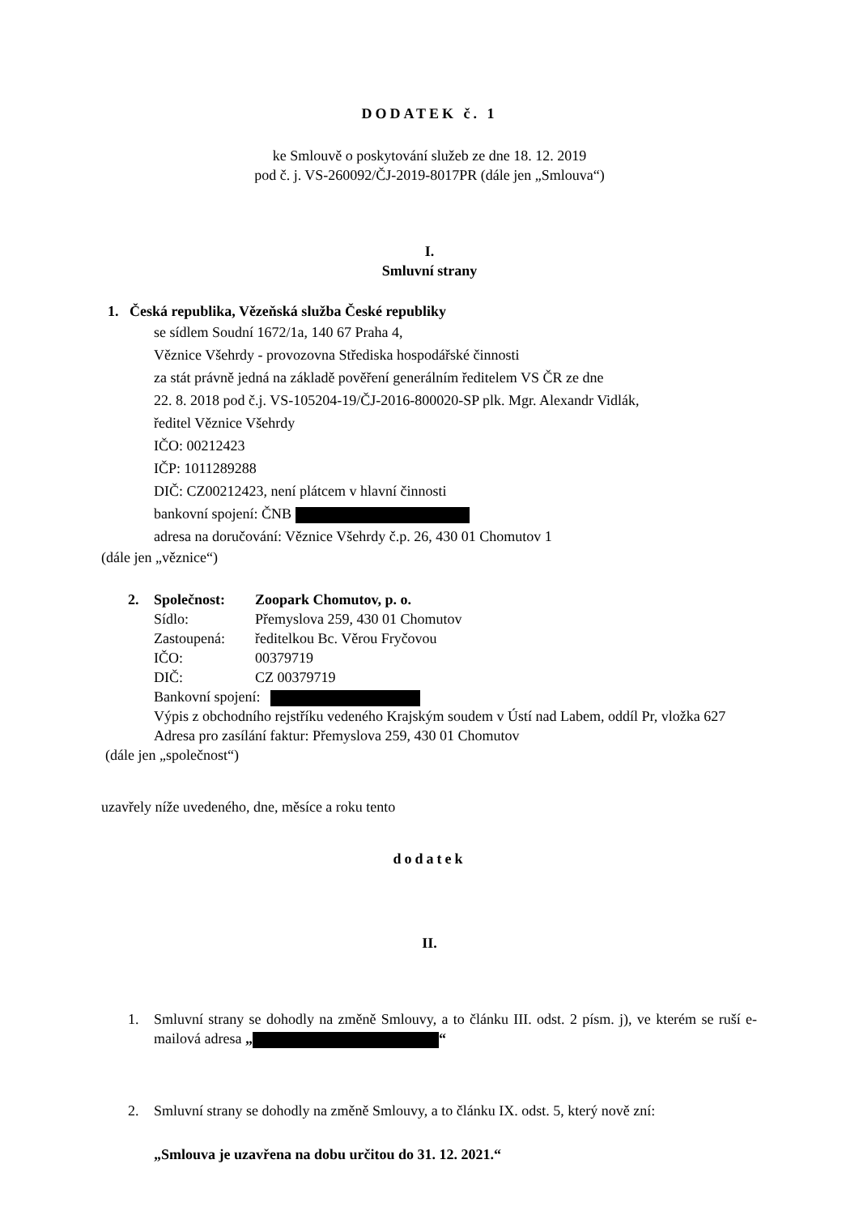DODATEK č. 1
ke Smlouvě o poskytování služeb ze dne 18. 12. 2019
pod č. j. VS-260092/ČJ-2019-8017PR (dále jen „Smlouva“)
I.
Smluvní strany
1. Česká republika, Vězeňská služba České republiky
se sídlem Soudní 1672/1a, 140 67 Praha 4,
Věznice Všehrdy - provozovna Střediska hospodářské činnosti
za stát právně jedná na základě pověření generálním ředitelem VS ČR ze dne
22. 8. 2018 pod č.j. VS-105204-19/ČJ-2016-800020-SP plk. Mgr. Alexandr Vidlák,
ředitel Věznice Všehrdy
IČO: 00212423
IČP: 1011289288
DIČ: CZ00212423, není plátcem v hlavní činnosti
bankovní spojení: ČNB
adresa na doručování: Věznice Všehrdy č.p. 26, 430 01 Chomutov 1
(dále jen „věznice“)
| 2. | Společnost: | Zoopark Chomutov, p. o. |
| | Sídlo: | Přemyslova 259, 430 01 Chomutov |
| | Zastoupená: | ředitelkou Bc. Věrou Fryčovou |
| | IČO: | 00379719 |
| | DIČ: | CZ 00379719 |
| | Bankovní spojení: | |
| | Výpis z obchodního rejstříku vedeného Krajským soudem v Ústí nad Labem, oddíl Pr, vložka 627 | |
| | Adresa pro zasílání faktur: Přemyslova 259, 430 01 Chomutov | |
(dále jen „společnost“)
uzavřely níže uvedeného, dne, měsíce a roku tento
dodatek
II.
| 1. | Smluvní strany se dohodly na změně Smlouvy, a to článku III. odst. 2 písm. j), ve kterém se ruší e-mailová adresa „ “ |
| 2. | Smluvní strany se dohodly na změně Smlouvy, a to článku IX. odst. 5, který nově zní: |
„Smlouva je uzavřena na dobu určitou do 31. 12. 2021.“